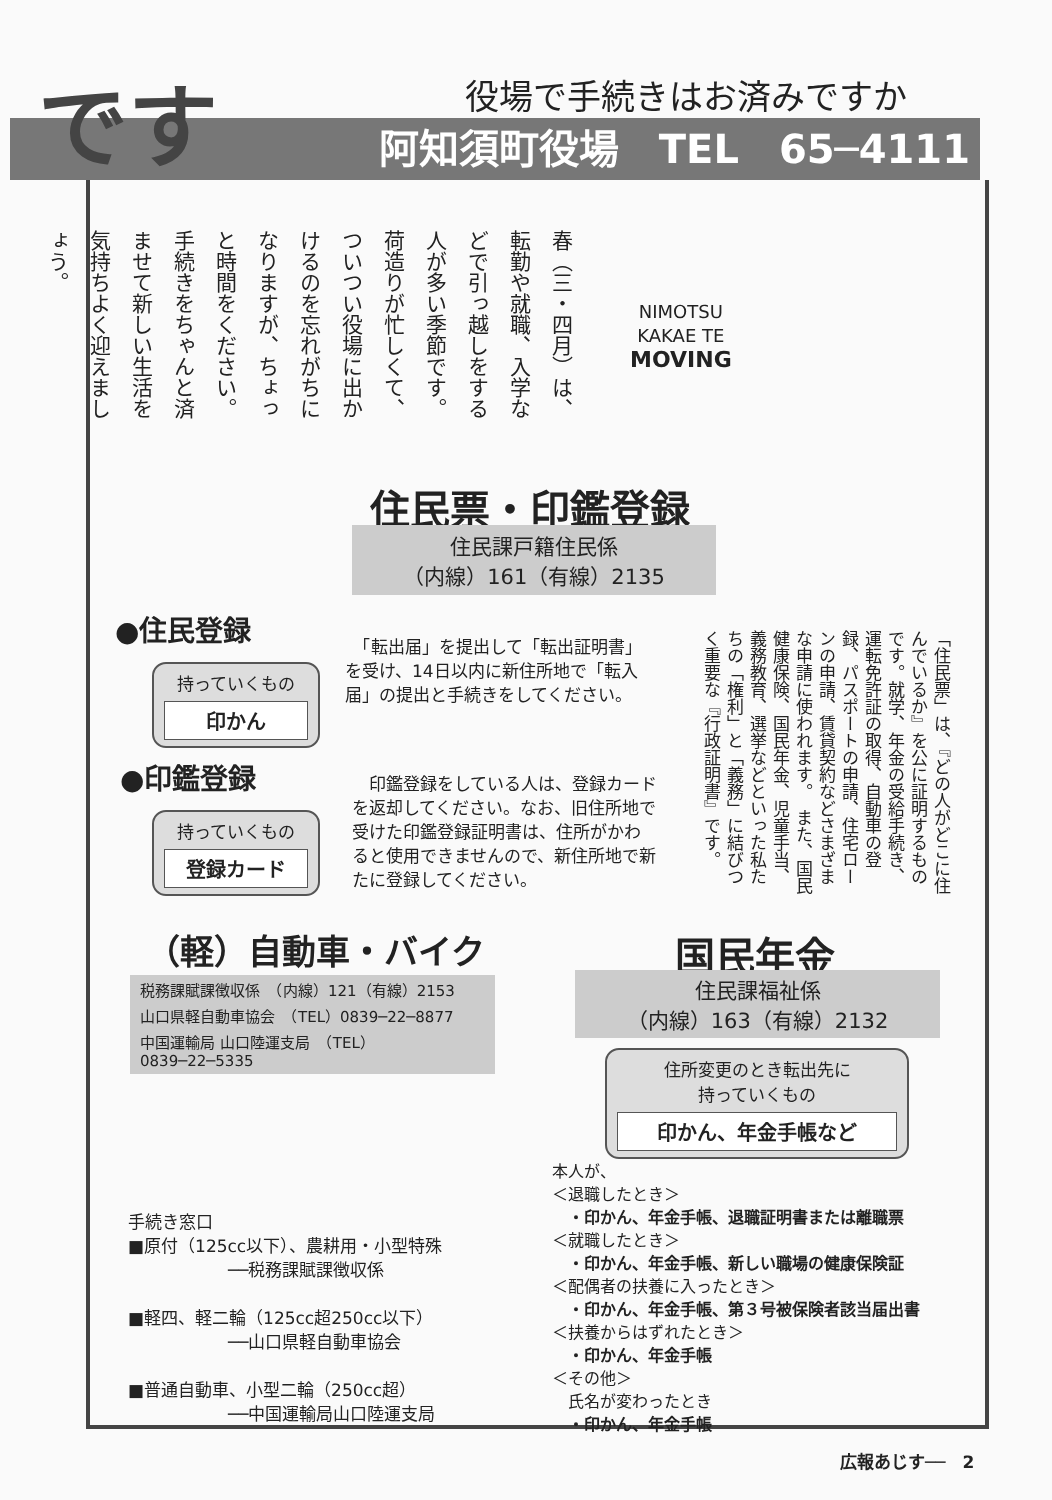阿知須町役場　TEL　65─4111 です 役場で手続きはお済みですか
春（三・四月）は、転勤や就職、入学などで引っ越しをする人が多い季節です。　荷造りが忙しくて、ついつい役場に出かけるのを忘れがちになりますが、ちょっと時間をください。手続きをちゃんと済ませて新しい生活を気持ちよく迎えましょう。
NIMOTSU
KAKAE TE
MOVING
住民票・印鑑登録
住民課戸籍住民係
（内線）161（有線）2135
●住民登録
持っていくもの
印かん
　「転出届」を提出して「転出証明書」を受け、14日以内に新住所地で「転入届」の提出と手続きをしてください。
●印鑑登録
持っていくもの
登録カード
　印鑑登録をしている人は、登録カードを返却してください。なお、旧住所地で受けた印鑑登録証明書は、住所がかわると使用できませんので、新住所地で新たに登録してください。
「住民票」は、『どの人がどこに住んでいるか』を公に証明するものです。就学、年金の受給手続き、運転免許証の取得、自動車の登録、パスポートの申請、住宅ローンの申請、賃貸契約などさまざまな申請に使われます。　また、国民健康保険、国民年金、児童手当、義務教育、選挙などといった私たちの「権利」と「義務」に結びつく重要な『行政証明書』です。
（軽）自動車・バイク
税務課賦課徴収係　（内線）121（有線）2153
山口県軽自動車協会　（TEL）0839─22─8877
中国運輸局 山口陸運支局　（TEL）0839─22─5335
手続き窓口
■原付（125cc以下）、農耕用・小型特殊
──税務課賦課徴収係
■軽四、軽二輪（125cc超250cc以下）
──山口県軽自動車協会
■普通自動車、小型二輪（250cc超）
──中国運輸局山口陸運支局
国民年金
住民課福祉係
（内線）163（有線）2132
住所変更のとき転出先に
持っていくもの
印かん、年金手帳など
本人が、
＜退職したとき＞
　・印かん、年金手帳、退職証明書または離職票
＜就職したとき＞
　・印かん、年金手帳、新しい職場の健康保険証
＜配偶者の扶養に入ったとき＞
　・印かん、年金手帳、第３号被保険者該当届出書
＜扶養からはずれたとき＞
　・印かん、年金手帳
＜その他＞
　氏名が変わったとき
　・印かん、年金手帳
広報あじす──　2